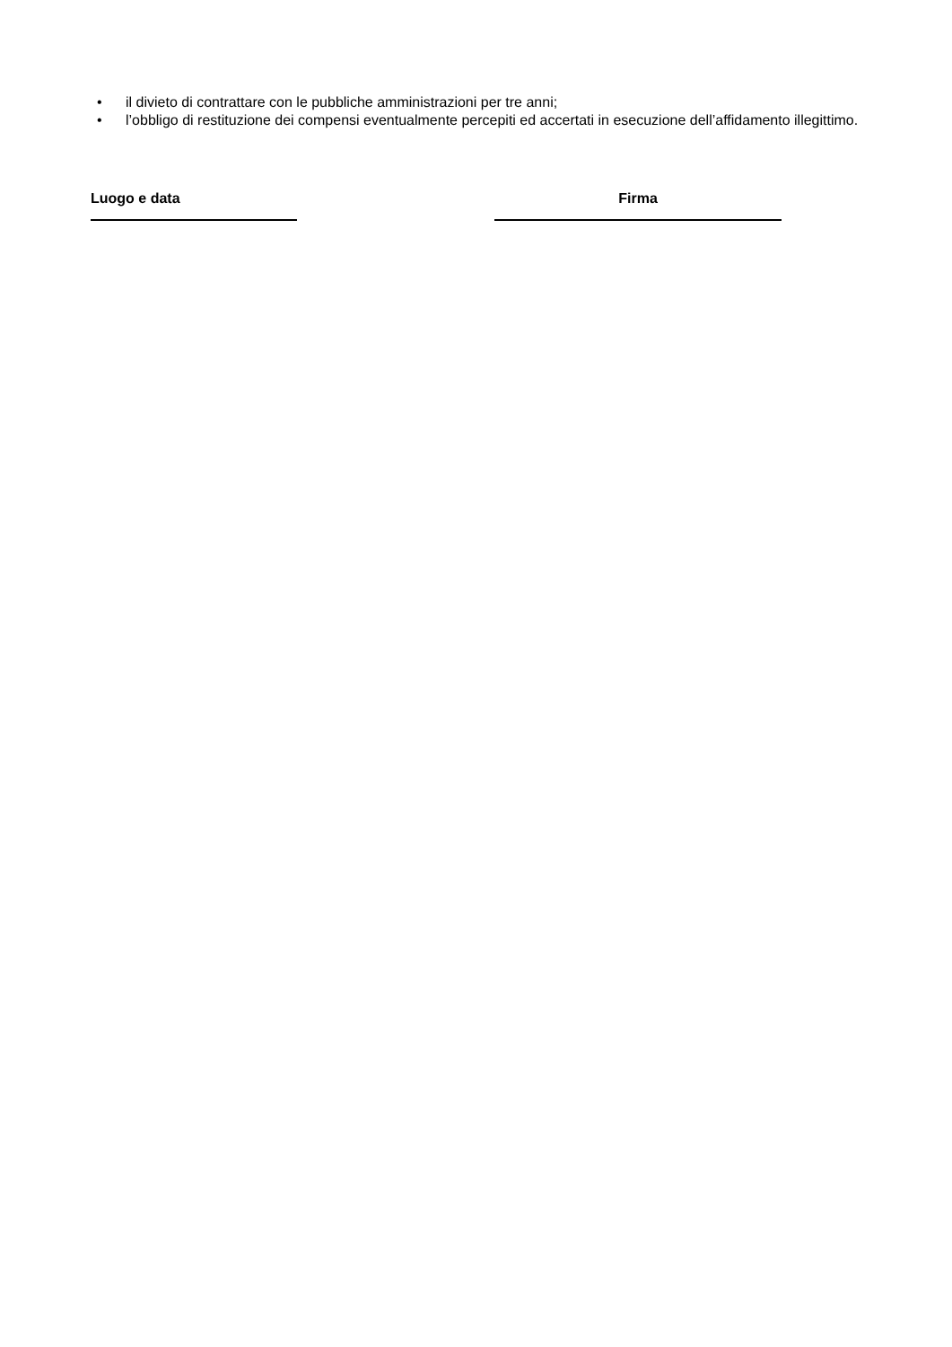• il divieto di contrattare con le pubbliche amministrazioni per tre anni;
• l’obbligo di restituzione dei compensi eventualmente percepiti ed accertati in esecuzione dell’affidamento illegittimo.
Luogo e data Firma